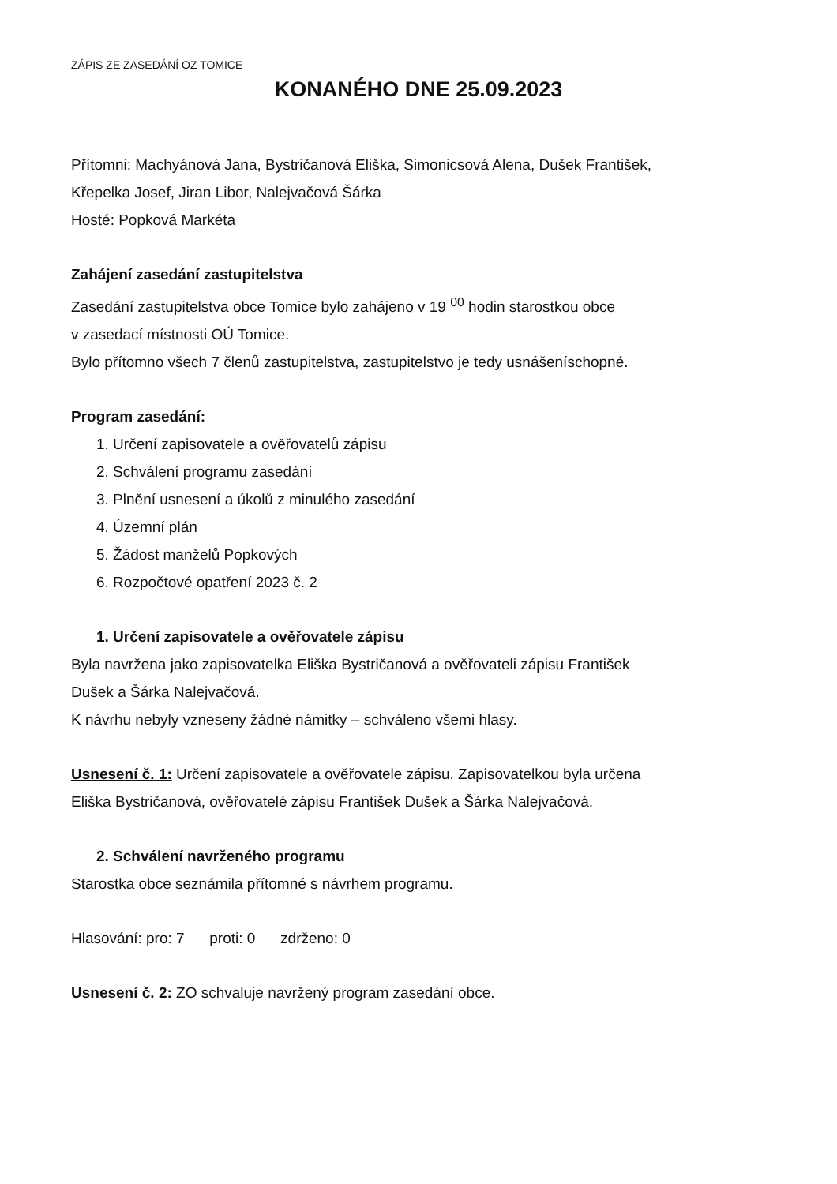ZÁPIS ZE ZASEDÁNÍ OZ TOMICE
KONANÉHO DNE 25.09.2023
Přítomni: Machyánová Jana, Bystričanová Eliška, Simonicsová Alena, Dušek František,
Křepelka Josef, Jiran Libor, Nalejvačová Šárka
Hosté: Popková Markéta
Zahájení zasedání zastupitelstva
Zasedání zastupitelstva obce Tomice bylo zahájeno v 19 <sup>00</sup> hodin starostkou obce
v zasedací místnosti OÚ Tomice.
Bylo přítomno všech 7 členů zastupitelstva, zastupitelstvo je tedy usnášeníschopné.
Program zasedání:
1. Určení zapisovatele a ověřovatelů zápisu
2. Schválení programu zasedání
3. Plnění usnesení a úkolů z minulého zasedání
4. Územní plán
5. Žádost manželů Popkových
6. Rozpočtové opatření 2023 č. 2
1. Určení zapisovatele a ověřovatele zápisu
Byla navržena jako zapisovatelka Eliška Bystričanová a ověřovateli zápisu František
Dušek a Šárka Nalejvačová.
K návrhu nebyly vzneseny žádné námitky – schváleno všemi hlasy.
Usnesení č. 1: Určení zapisovatele a ověřovatele zápisu. Zapisovatelkou byla určena
Eliška Bystričanová, ověřovatelé zápisu František Dušek a Šárka Nalejvačová.
2. Schválení navrženého programu
Starostka obce seznámila přítomné s návrhem programu.
Hlasování: pro: 7 proti: 0 zdrženo: 0
Usnesení č. 2: ZO schvaluje navržený program zasedání obce.